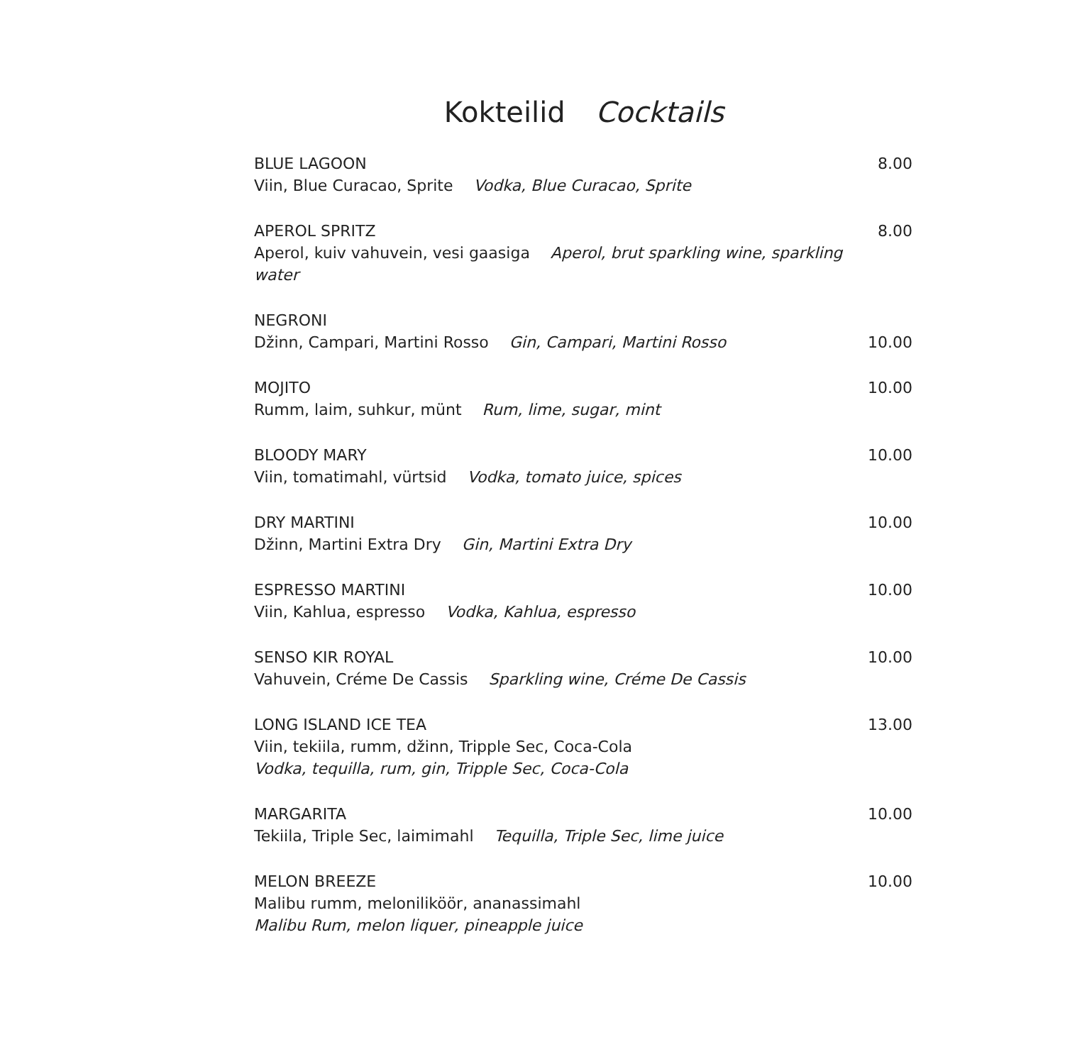Kokteilid Cocktails
BLUE LAGOON
Viin, Blue Curacao, Sprite Vodka, Blue Curacao, Sprite
8.00
APEROL SPRITZ
Aperol, kuiv vahuvein, vesi gaasiga Aperol, brut sparkling wine, sparkling water
8.00
NEGRONI
Džinn, Campari, Martini Rosso Gin, Campari, Martini Rosso
10.00
MOJITO
Rumm, laim, suhkur, münt Rum, lime, sugar, mint
10.00
BLOODY MARY
Viin, tomatimahl, vürtsid Vodka, tomato juice, spices
10.00
DRY MARTINI
Džinn, Martini Extra Dry Gin, Martini Extra Dry
10.00
ESPRESSO MARTINI
Viin, Kahlua, espresso Vodka, Kahlua, espresso
10.00
SENSO KIR ROYAL
Vahuvein, Créme De Cassis Sparkling wine, Créme De Cassis
10.00
LONG ISLAND ICE TEA
Viin, tekiila, rumm, džinn, Tripple Sec, Coca-Cola
Vodka, tequilla, rum, gin, Tripple Sec, Coca-Cola
13.00
MARGARITA
Tekiila, Triple Sec, laimimahl Tequilla, Triple Sec, lime juice
10.00
MELON BREEZE
Malibu rumm, meloniliköör, ananassimahl
Malibu Rum, melon liquer, pineapple juice
10.00